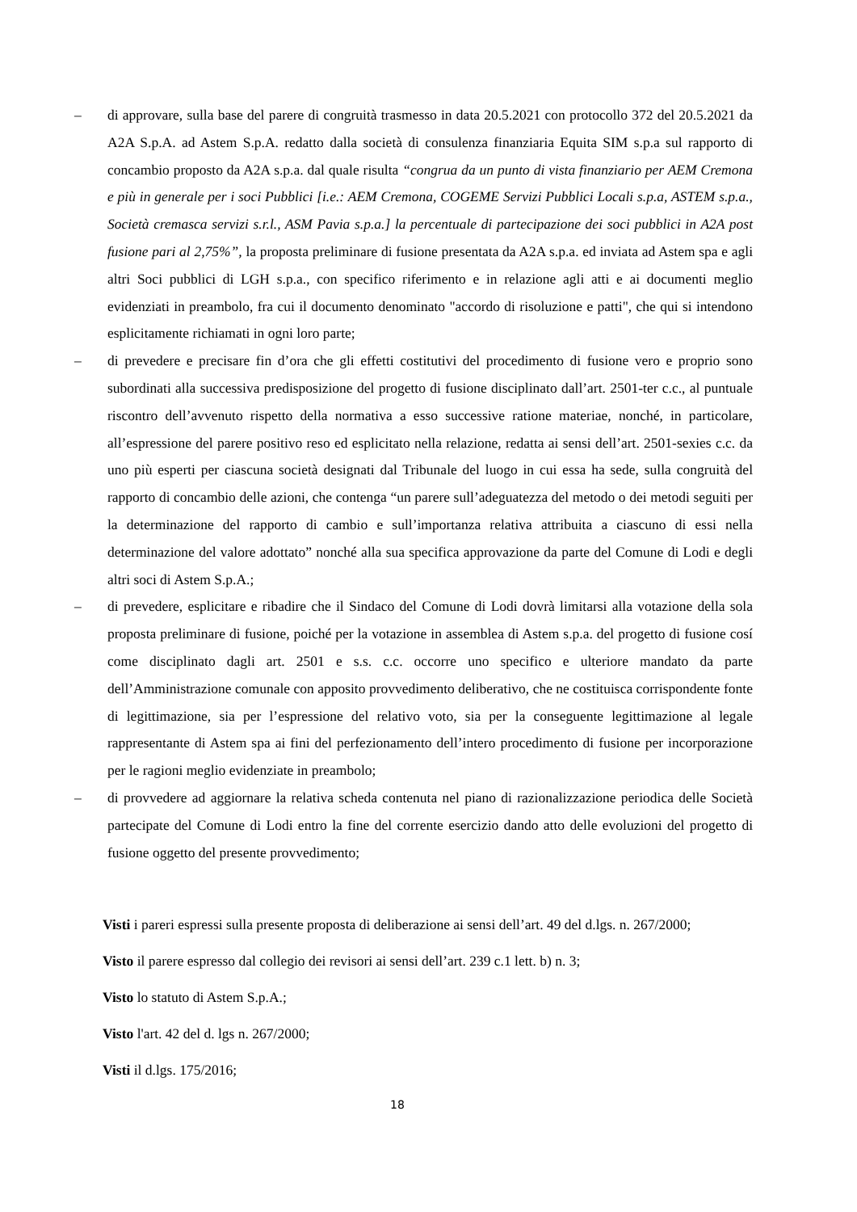– di approvare, sulla base del parere di congruità trasmesso in data 20.5.2021 con protocollo 372 del 20.5.2021 da A2A S.p.A. ad Astem S.p.A. redatto dalla società di consulenza finanziaria Equita SIM s.p.a sul rapporto di concambio proposto da A2A s.p.a. dal quale risulta “congrua da un punto di vista finanziario per AEM Cremona e più in generale per i soci Pubblici [i.e.: AEM Cremona, COGEME Servizi Pubblici Locali s.p.a, ASTEM s.p.a., Società cremasca servizi s.r.l., ASM Pavia s.p.a.] la percentuale di partecipazione dei soci pubblici in A2A post fusione pari al 2,75%”, la proposta preliminare di fusione presentata da A2A s.p.a. ed inviata ad Astem spa e agli altri Soci pubblici di LGH s.p.a., con specifico riferimento e in relazione agli atti e ai documenti meglio evidenziati in preambolo, fra cui il documento denominato "accordo di risoluzione e patti", che qui si intendono esplicitamente richiamati in ogni loro parte;
– di prevedere e precisare fin d’ora che gli effetti costitutivi del procedimento di fusione vero e proprio sono subordinati alla successiva predisposizione del progetto di fusione disciplinato dall’art. 2501-ter c.c., al puntuale riscontro dell’avvenuto rispetto della normativa a esso successive ratione materiae, nonché, in particolare, all’espressione del parere positivo reso ed esplicitato nella relazione, redatta ai sensi dell’art. 2501-sexies c.c. da uno più esperti per ciascuna società designati dal Tribunale del luogo in cui essa ha sede, sulla congruità del rapporto di concambio delle azioni, che contenga “un parere sull’adeguatezza del metodo o dei metodi seguiti per la determinazione del rapporto di cambio e sull’importanza relativa attribuita a ciascuno di essi nella determinazione del valore adottato” nonché alla sua specifica approvazione da parte del Comune di Lodi e degli altri soci di Astem S.p.A.;
– di prevedere, esplicitare e ribadire che il Sindaco del Comune di Lodi dovrà limitarsi alla votazione della sola proposta preliminare di fusione, poiché per la votazione in assemblea di Astem s.p.a. del progetto di fusione cosí come disciplinato dagli art. 2501 e s.s. c.c. occorre uno specifico e ulteriore mandato da parte dell’Amministrazione comunale con apposito provvedimento deliberativo, che ne costituisca corrispondente fonte di legittimazione, sia per l’espressione del relativo voto, sia per la conseguente legittimazione al legale rappresentante di Astem spa ai fini del perfezionamento dell’intero procedimento di fusione per incorporazione per le ragioni meglio evidenziate in preambolo;
– di provvedere ad aggiornare la relativa scheda contenuta nel piano di razionalizzazione periodica delle Società partecipate del Comune di Lodi entro la fine del corrente esercizio dando atto delle evoluzioni del progetto di fusione oggetto del presente provvedimento;
Visti i pareri espressi sulla presente proposta di deliberazione ai sensi dell’art. 49 del d.lgs. n. 267/2000;
Visto il parere espresso dal collegio dei revisori ai sensi dell’art. 239 c.1 lett. b) n. 3;
Visto lo statuto di Astem S.p.A.;
Visto l'art. 42 del d. lgs n. 267/2000;
Visti il d.lgs. 175/2016;
18